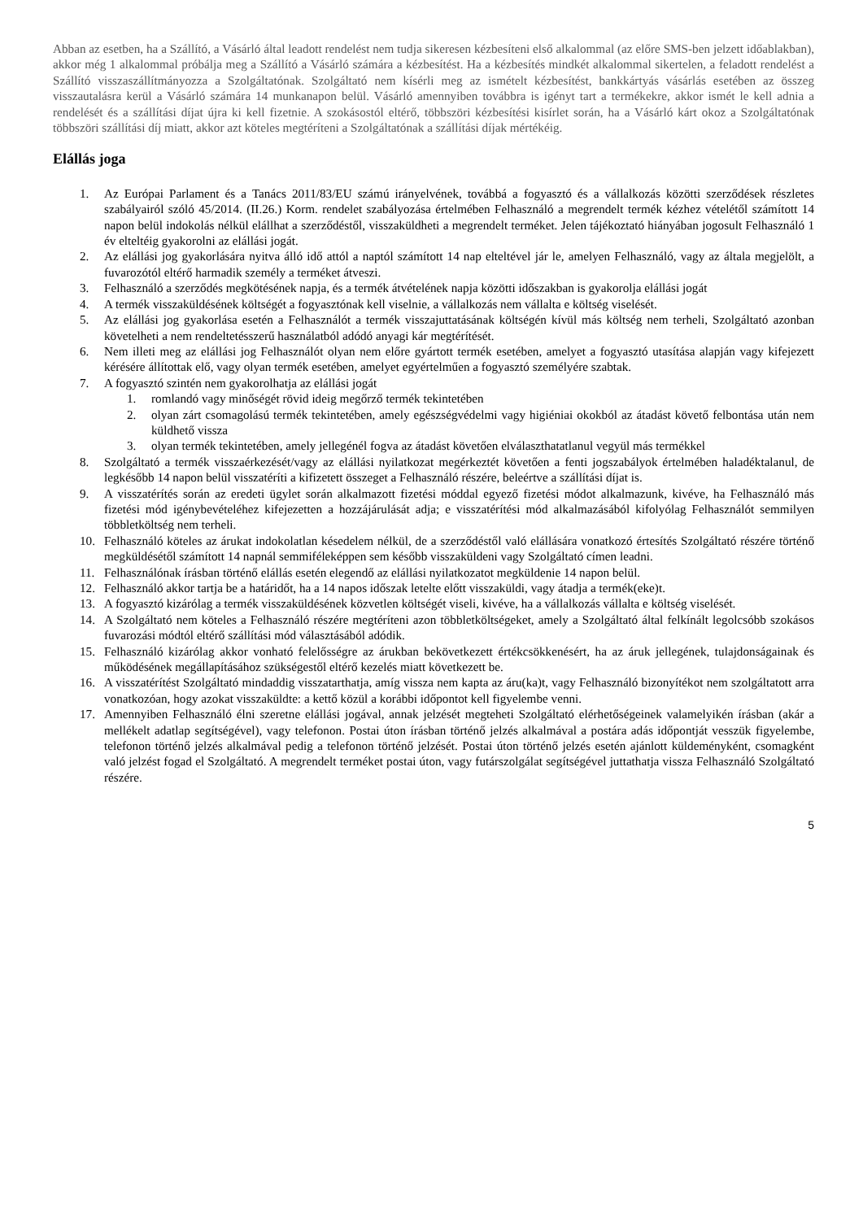Abban az esetben, ha a Szállító, a Vásárló által leadott rendelést nem tudja sikeresen kézbesíteni első alkalommal (az előre SMS-ben jelzett időablakban), akkor még 1 alkalommal próbálja meg a Szállító a Vásárló számára a kézbesítést. Ha a kézbesítés mindkét alkalommal sikertelen, a feladott rendelést a Szállító visszaszállítmányozza a Szolgáltatónak. Szolgáltató nem kísérli meg az ismételt kézbesítést, bankkártyás vásárlás esetében az összeg visszautalásra kerül a Vásárló számára 14 munkanapon belül. Vásárló amennyiben továbbra is igényt tart a termékekre, akkor ismét le kell adnia a rendelését és a szállítási díjat újra ki kell fizetnie. A szokásostól eltérő, többszöri kézbesítési kisírlet során, ha a Vásárló kárt okoz a Szolgáltatónak többszöri szállítási díj miatt, akkor azt köteles megtéríteni a Szolgáltatónak a szállítási díjak mértékéig.
Elállás joga
1. Az Európai Parlament és a Tanács 2011/83/EU számú irányelvének, továbbá a fogyasztó és a vállalkozás közötti szerződések részletes szabályairól szóló 45/2014. (II.26.) Korm. rendelet szabályozása értelmében Felhasználó a megrendelt termék kézhez vételétől számított 14 napon belül indokolás nélkül elállhat a szerződéstől, visszaküldheti a megrendelt terméket. Jelen tájékoztató hiányában jogosult Felhasználó 1 év elteltéig gyakorolni az elállási jogát.
2. Az elállási jog gyakorlására nyitva álló idő attól a naptól számított 14 nap elteltével jár le, amelyen Felhasználó, vagy az általa megjelölt, a fuvarozótól eltérő harmadik személy a terméket átveszi.
3. Felhasználó a szerződés megkötésének napja, és a termék átvételének napja közötti időszakban is gyakorolja elállási jogát
4. A termék visszaküldésének költségét a fogyasztónak kell viselnie, a vállalkozás nem vállalta e költség viselését.
5. Az elállási jog gyakorlása esetén a Felhasználót a termék visszajuttatásának költségén kívül más költség nem terheli, Szolgáltató azonban követelheti a nem rendeltetésszerű használatból adódó anyagi kár megtérítését.
6. Nem illeti meg az elállási jog Felhasználót olyan nem előre gyártott termék esetében, amelyet a fogyasztó utasítása alapján vagy kifejezett kérésére állítottak elő, vagy olyan termék esetében, amelyet egyértelműen a fogyasztó személyére szabtak.
7. A fogyasztó szintén nem gyakorolhatja az elállási jogát
1. romlandó vagy minőségét rövid ideig megőrző termék tekintetében
2. olyan zárt csomagolású termék tekintetében, amely egészségvédelmi vagy higiéniai okokból az átadást követő felbontása után nem küldhető vissza
3. olyan termék tekintetében, amely jellegénél fogva az átadást követően elválaszthatatlanul vegyül más termékkel
8. Szolgáltató a termék visszaérkezését/vagy az elállási nyilatkozat megérkeztét követően a fenti jogszabályok értelmében haladéktalanul, de legkésőbb 14 napon belül visszatéríti a kifizetett összeget a Felhasználó részére, beleértve a szállítási díjat is.
9. A visszatérítés során az eredeti ügylet során alkalmazott fizetési móddal egyező fizetési módot alkalmazunk, kivéve, ha Felhasználó más fizetési mód igénybevételéhez kifejezetten a hozzájárulását adja; e visszatérítési mód alkalmazásából kifolyólag Felhasználót semmilyen többletköltség nem terheli.
10. Felhasználó köteles az árukat indokolatlan késedelem nélkül, de a szerződéstől való elállására vonatkozó értesítés Szolgáltató részére történő megküldésétől számított 14 napnál semmiféleképpen sem később visszaküldeni vagy Szolgáltató címen leadni.
11. Felhasználónak írásban történő elállás esetén elegendő az elállási nyilatkozatot megküldenie 14 napon belül.
12. Felhasználó akkor tartja be a határidőt, ha a 14 napos időszak letelte előtt visszaküldi, vagy átadja a termék(eke)t.
13. A fogyasztó kizárólag a termék visszaküldésének közvetlen költségét viseli, kivéve, ha a vállalkozás vállalta e költség viselését.
14. A Szolgáltató nem köteles a Felhasználó részére megtéríteni azon többletköltségeket, amely a Szolgáltató által felkínált legolcsóbb szokásos fuvarozási módtól eltérő szállítási mód választásából adódik.
15. Felhasználó kizárólag akkor vonható felelősségre az árukban bekövetkezett értékcsökkenésért, ha az áruk jellegének, tulajdonságainak és működésének megállapításához szükségestől eltérő kezelés miatt következett be.
16. A visszatérítést Szolgáltató mindaddig visszatarthatja, amíg vissza nem kapta az áru(ka)t, vagy Felhasználó bizonyítékot nem szolgáltatott arra vonatkozóan, hogy azokat visszaküldte: a kettő közül a korábbi időpontot kell figyelembe venni.
17. Amennyiben Felhasználó élni szeretne elállási jogával, annak jelzését megteheti Szolgáltató elérhetőségeinek valamelyikén írásban (akár a mellékelt adatlap segítségével), vagy telefonon. Postai úton írásban történő jelzés alkalmával a postára adás időpontját vesszük figyelembe, telefonon történő jelzés alkalmával pedig a telefonon történő jelzését. Postai úton történő jelzés esetén ajánlott küldeményként, csomagként való jelzést fogad el Szolgáltató. A megrendelt terméket postai úton, vagy futárszolgálat segítségével juttathatja vissza Felhasználó Szolgáltató részére.
5